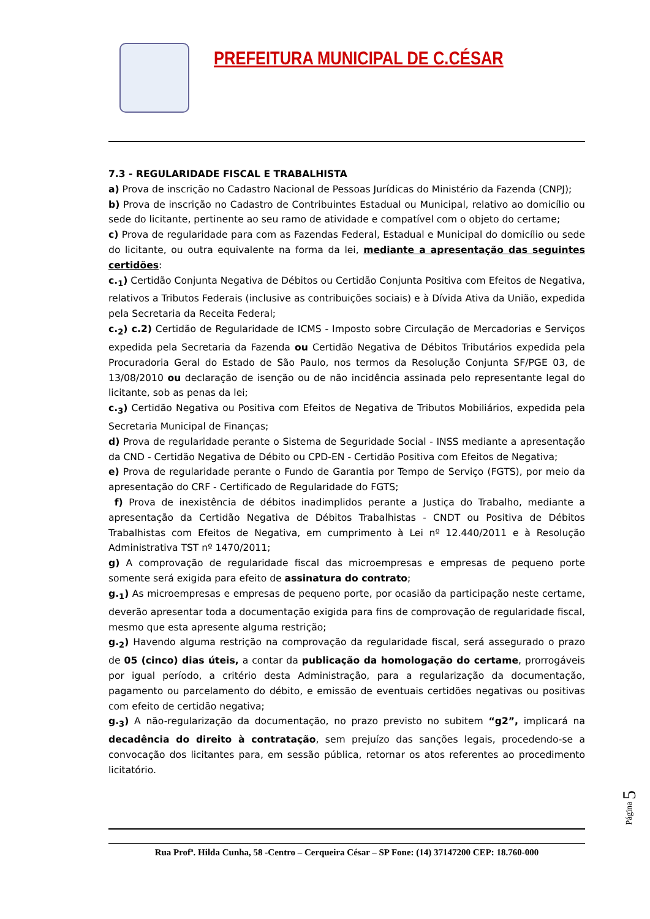PREFEITURA MUNICIPAL DE C.CÉSAR
7.3 - REGULARIDADE FISCAL E TRABALHISTA
a) Prova de inscrição no Cadastro Nacional de Pessoas Jurídicas do Ministério da Fazenda (CNPJ);
b) Prova de inscrição no Cadastro de Contribuintes Estadual ou Municipal, relativo ao domicílio ou sede do licitante, pertinente ao seu ramo de atividade e compatível com o objeto do certame;
c) Prova de regularidade para com as Fazendas Federal, Estadual e Municipal do domicílio ou sede do licitante, ou outra equivalente na forma da lei, mediante a apresentação das seguintes certidões:
c.<sub>1</sub>) Certidão Conjunta Negativa de Débitos ou Certidão Conjunta Positiva com Efeitos de Negativa, relativos a Tributos Federais (inclusive as contribuições sociais) e à Dívida Ativa da União, expedida pela Secretaria da Receita Federal;
c.<sub>2</sub>) c.2) Certidão de Regularidade de ICMS - Imposto sobre Circulação de Mercadorias e Serviços expedida pela Secretaria da Fazenda ou Certidão Negativa de Débitos Tributários expedida pela Procuradoria Geral do Estado de São Paulo, nos termos da Resolução Conjunta SF/PGE 03, de 13/08/2010 ou declaração de isenção ou de não incidência assinada pelo representante legal do licitante, sob as penas da lei;
c.<sub>3</sub>) Certidão Negativa ou Positiva com Efeitos de Negativa de Tributos Mobiliários, expedida pela Secretaria Municipal de Finanças;
d) Prova de regularidade perante o Sistema de Seguridade Social - INSS mediante a apresentação da CND - Certidão Negativa de Débito ou CPD-EN - Certidão Positiva com Efeitos de Negativa;
e) Prova de regularidade perante o Fundo de Garantia por Tempo de Serviço (FGTS), por meio da apresentação do CRF - Certificado de Regularidade do FGTS;
f) Prova de inexistência de débitos inadimplidos perante a Justiça do Trabalho, mediante a apresentação da Certidão Negativa de Débitos Trabalhistas - CNDT ou Positiva de Débitos Trabalhistas com Efeitos de Negativa, em cumprimento à Lei nº 12.440/2011 e à Resolução Administrativa TST nº 1470/2011;
g) A comprovação de regularidade fiscal das microempresas e empresas de pequeno porte somente será exigida para efeito de assinatura do contrato;
g.<sub>1</sub>) As microempresas e empresas de pequeno porte, por ocasião da participação neste certame, deverão apresentar toda a documentação exigida para fins de comprovação de regularidade fiscal, mesmo que esta apresente alguma restrição;
g.<sub>2</sub>) Havendo alguma restrição na comprovação da regularidade fiscal, será assegurado o prazo de 05 (cinco) dias úteis, a contar da publicação da homologação do certame, prorrogáveis por igual período, a critério desta Administração, para a regularização da documentação, pagamento ou parcelamento do débito, e emissão de eventuais certidões negativas ou positivas com efeito de certidão negativa;
g.<sub>3</sub>) A não-regularização da documentação, no prazo previsto no subitem “g2”, implicará na decadência do direito à contratação, sem prejuízo das sanções legais, procedendo-se a convocação dos licitantes para, em sessão pública, retornar os atos referentes ao procedimento licitatório.
Rua Profª. Hilda Cunha, 58 -Centro – Cerqueira César – SP Fone: (14) 37147200 CEP: 18.760-000
Página 5